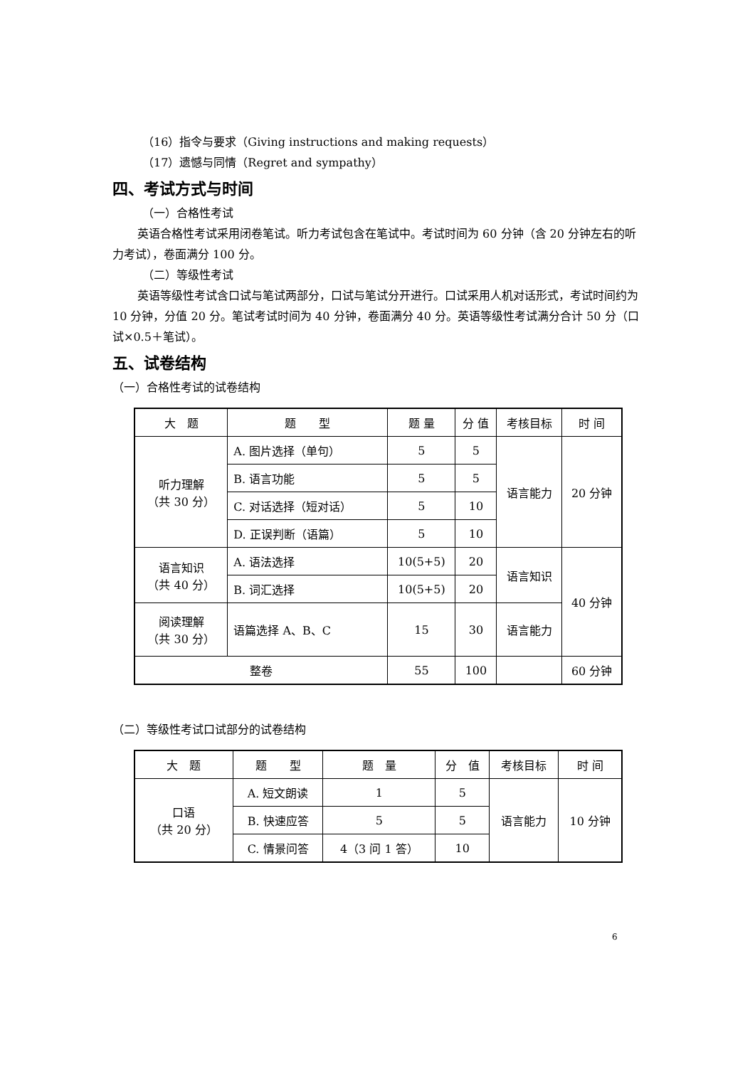（16）指令与要求（Giving instructions and making requests）
（17）遗憾与同情（Regret and sympathy）
四、考试方式与时间
（一）合格性考试
英语合格性考试采用闭卷笔试。听力考试包含在笔试中。考试时间为 60 分钟（含 20 分钟左右的听力考试），卷面满分 100 分。
（二）等级性考试
英语等级性考试含口试与笔试两部分，口试与笔试分开进行。口试采用人机对话形式，考试时间约为 10 分钟，分值 20 分。笔试考试时间为 40 分钟，卷面满分 40 分。英语等级性考试满分合计 50 分（口试×0.5＋笔试）。
五、试卷结构
（一）合格性考试的试卷结构
| 大 题 | 题 型 | 题 量 | 分 值 | 考核目标 | 时 间 |
| 听力理解 （共 30 分） | A. 图片选择（单句） | 5 | 5 | 语言能力 | 20 分钟 |
| | B. 语言功能 | 5 | 5 | | |
| | C. 对话选择（短对话） | 5 | 10 | | |
| | D. 正误判断（语篇） | 5 | 10 | | |
| 语言知识 （共 40 分） | A. 语法选择 | 10(5+5) | 20 | 语言知识 | 40 分钟 |
| | B. 词汇选择 | 10(5+5) | 20 | | |
| 阅读理解 （共 30 分） | 语篇选择 A、B、C | 15 | 30 | 语言能力 | |
| 整卷 | | 55 | 100 | | 60 分钟 |
（二）等级性考试口试部分的试卷结构
| 大 题 | 题 型 | 题 量 | 分 值 | 考核目标 | 时 间 |
| 口语 （共 20 分） | A. 短文朗读 | 1 | 5 | 语言能力 | 10 分钟 |
| | B. 快速应答 | 5 | 5 | | |
| | C. 情景问答 | 4（3 问 1 答） | 10 | | |
6